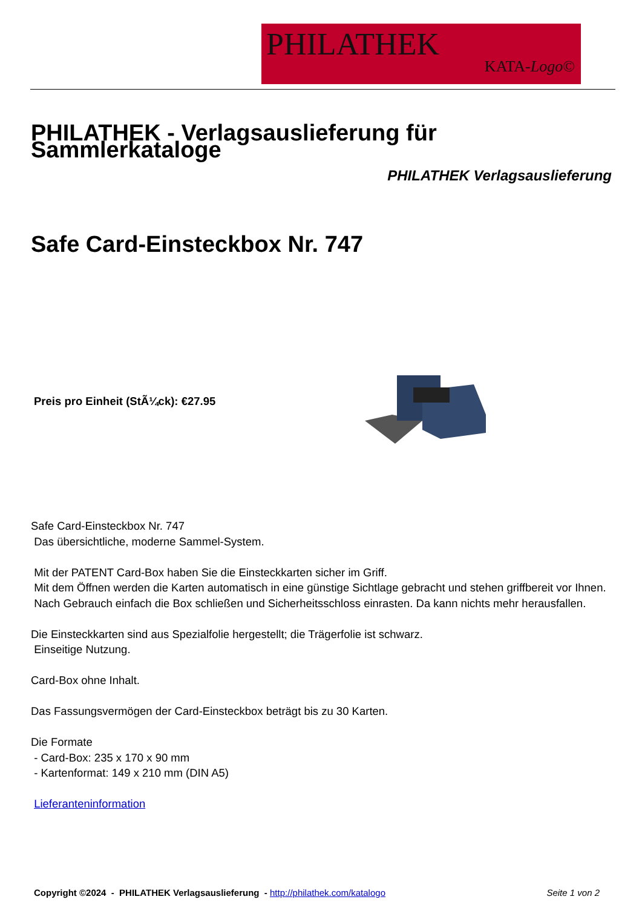PHILATHEK
KATA-Logo©
PHILATHEK - Verlagsauslieferung für Sammlerkataloge
PHILATHEK Verlagsauslieferung
Safe Card-Einsteckbox Nr. 747
Preis pro Einheit (StÃ¼ck): €27.95
Safe Card-Einsteckbox Nr. 747
Das übersichtliche, moderne Sammel-System.
Mit der PATENT Card-Box haben Sie die Einsteckkarten sicher im Griff.
Mit dem Öffnen werden die Karten automatisch in eine günstige Sichtlage gebracht und stehen griffbereit vor Ihnen.
Nach Gebrauch einfach die Box schließen und Sicherheitsschloss einrasten. Da kann nichts mehr herausfallen.
Die Einsteckkarten sind aus Spezialfolie hergestellt; die Trägerfolie ist schwarz.
Einseitige Nutzung.
Card-Box ohne Inhalt.
Das Fassungsvermögen der Card-Einsteckbox beträgt bis zu 30 Karten.
Die Formate
- Card-Box: 235 x 170 x 90 mm
- Kartenformat: 149 x 210 mm (DIN A5)
Lieferanteninformation
Copyright ©2024 - PHILATHEK Verlagsauslieferung - http://philathek.com/katalogo Seite 1 von 2